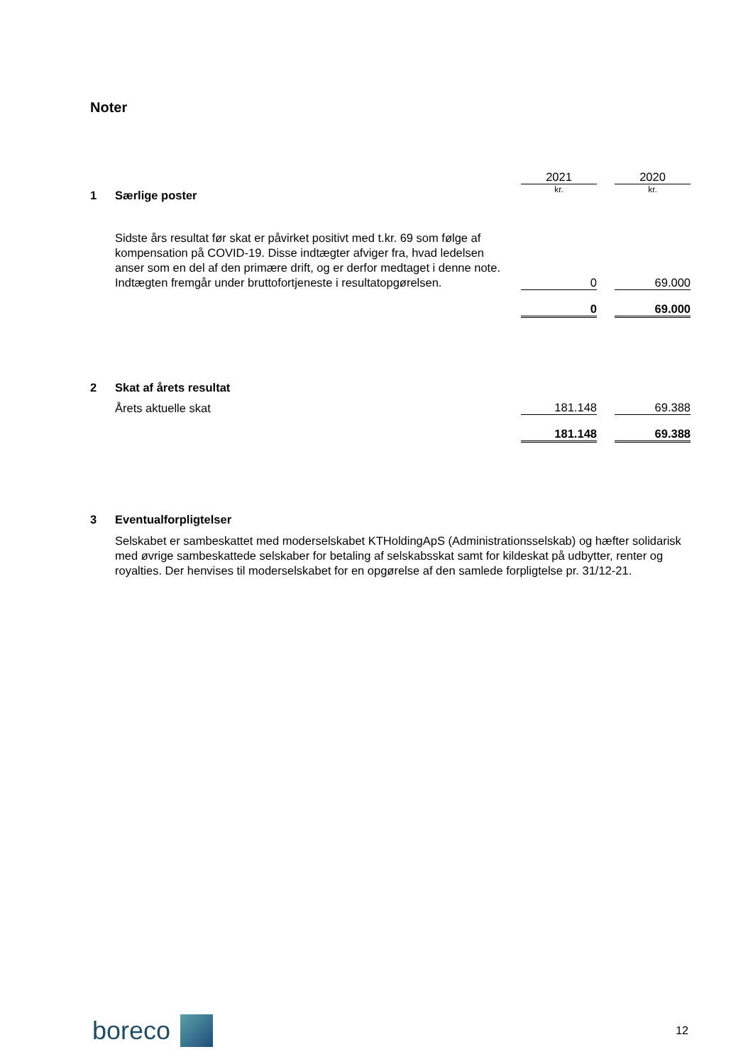Noter
| | | 2021 | | 2020 |
| 1 | Særlige poster | kr. | | kr. |
| | Sidste års resultat før skat er påvirket positivt med t.kr. 69 som følge af kompensation på COVID-19. Disse indtægter afviger fra, hvad ledelsen anser som en del af den primære drift, og er derfor medtaget i denne note. Indtægten fremgår under bruttofortjeneste i resultatopgørelsen. | 0 | | 69.000 |
| | | 0 | | 69.000 |
| 2 | Skat af årets resultat | | | |
| | Årets aktuelle skat | 181.148 | | 69.388 |
| | | 181.148 | | 69.388 |
| 3 | Eventualforpligtelser | | | |
| | Selskabet er sambeskattet med moderselskabet KTHoldingApS (Administrationsselskab) og hæfter solidarisk med øvrige sambeskattede selskaber for betaling af selskabsskat samt for kildeskat på udbytter, renter og royalties. Der henvises til moderselskabet for en opgørelse af den samlede forpligtelse pr. 31/12-21. | | | |
boreco
12